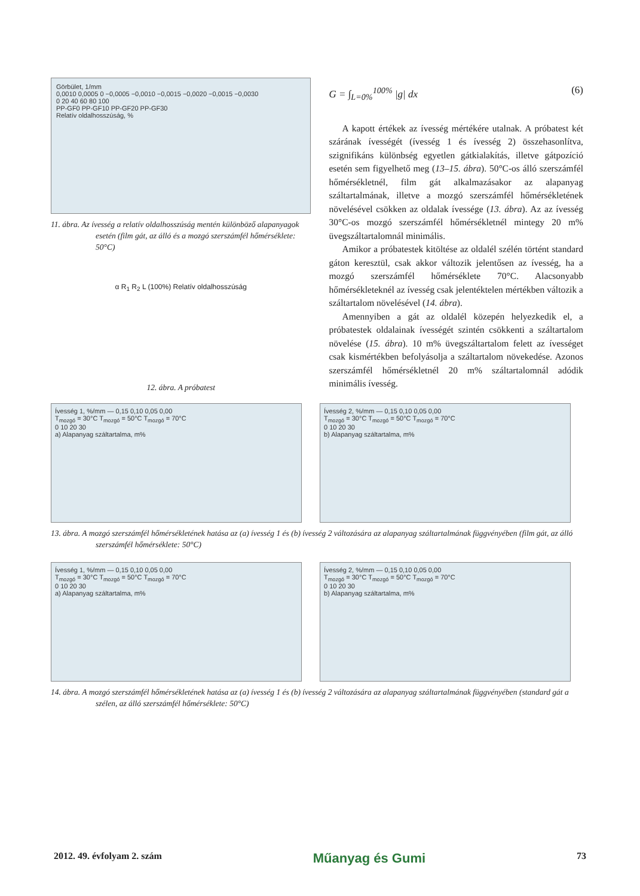Görbület, 1/mm
0,0010 0,0005 0 −0,0005 −0,0010 −0,0015 −0,0020 −0,0015 −0,0030
0 20 40 60 80 100
PP-GF0 PP-GF10 PP-GF20 PP-GF30
Relatív oldalhosszúság, %
11. ábra. Az ívesség a relatív oldalhosszúság mentén különböző alapanyagok esetén (film gát, az álló és a mozgó szerszámfél hőmérséklete: 50°C)
α R<sub>1</sub> R<sub>2</sub> L (100%) Relatív oldalhosszúság
12. ábra. A próbatest
G = ∫<sub>L=0%</sub><sup>100%</sup> |g| dx (6)
A kapott értékek az ívesség mértékére utalnak. A próbatest két szárának ívességét (ívesség 1 és ívesség 2) összehasonlítva, szignifikáns különbség egyetlen gátkialakítás, illetve gátpozíció esetén sem figyelhető meg (13–15. ábra). 50°C-os álló szerszámfél hőmérsékletnél, film gát alkalmazásakor az alapanyag száltartalmának, illetve a mozgó szerszámfél hőmérsékletének növelésével csökken az oldalak ívessége (13. ábra). Az az ívesség 30°C-os mozgó szerszámfél hőmérsékletnél mintegy 20 m% üvegszáltartalomnál minimális.
Amikor a próbatestek kitöltése az oldalél szélén történt standard gáton keresztül, csak akkor változik jelentősen az ívesség, ha a mozgó szerszámfél hőmérséklete 70°C. Alacsonyabb hőmérsékleteknél az ívesség csak jelentéktelen mértékben változik a száltartalom növelésével (14. ábra).
Amennyiben a gát az oldalél közepén helyezkedik el, a próbatestek oldalainak ívességét szintén csökkenti a száltartalom növelése (15. ábra). 10 m% üvegszáltartalom felett az ívességet csak kismértékben befolyásolja a száltartalom növekedése. Azonos szerszámfél hőmérsékletnél 20 m% száltartalomnál adódik minimális ívesség.
Ívesség 1, %/mm — 0,15 0,10 0,05 0,00
T<sub>mozgó</sub> = 30°C T<sub>mozgó</sub> = 50°C T<sub>mozgó</sub> = 70°C
0 10 20 30
a) Alapanyag száltartalma, m%
Ívesség 2, %/mm — 0,15 0,10 0,05 0,00
T<sub>mozgó</sub> = 30°C T<sub>mozgó</sub> = 50°C T<sub>mozgó</sub> = 70°C
0 10 20 30
b) Alapanyag száltartalma, m%
13. ábra. A mozgó szerszámfél hőmérsékletének hatása az (a) ívesség 1 és (b) ívesség 2 változására az alapanyag száltartalmának függvényében (film gát, az álló szerszámfél hőmérséklete: 50°C)
Ívesség 1, %/mm — 0,15 0,10 0,05 0,00
T<sub>mozgó</sub> = 30°C T<sub>mozgó</sub> = 50°C T<sub>mozgó</sub> = 70°C
0 10 20 30
a) Alapanyag száltartalma, m%
Ívesség 2, %/mm — 0,15 0,10 0,05 0,00
T<sub>mozgó</sub> = 30°C T<sub>mozgó</sub> = 50°C T<sub>mozgó</sub> = 70°C
0 10 20 30
b) Alapanyag száltartalma, m%
14. ábra. A mozgó szerszámfél hőmérsékletének hatása az (a) ívesség 1 és (b) ívesség 2 változására az alapanyag száltartalmának függvényében (standard gát a szélen, az álló szerszámfél hőmérséklete: 50°C)
2012. 49. évfolyam 2. szám Műanyag és Gumi 73